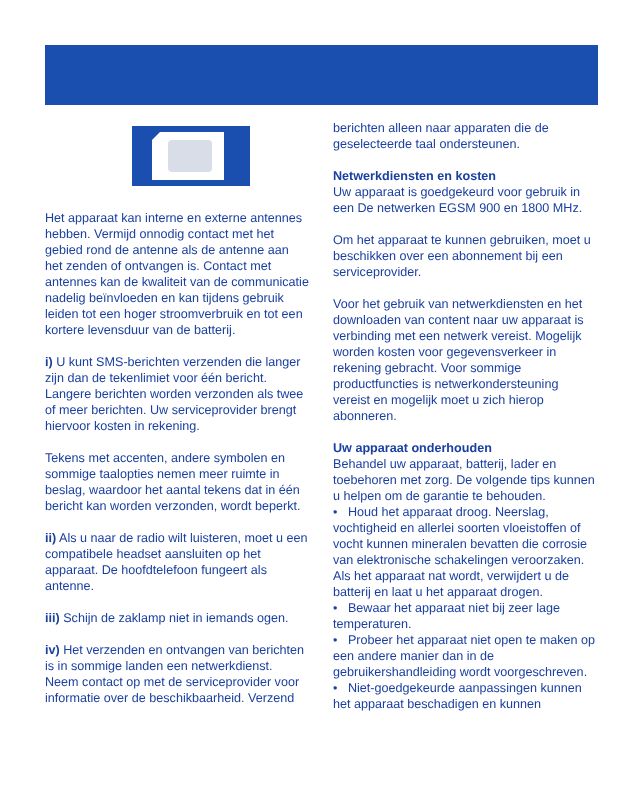Het apparaat kan interne en externe antennes hebben. Vermijd onnodig contact met het gebied rond de antenne als de antenne aan het zenden of ontvangen is. Contact met antennes kan de kwaliteit van de communicatie nadelig beïnvloeden en kan tijdens gebruik leiden tot een hoger stroomverbruik en tot een kortere levensduur van de batterij.
i) U kunt SMS-berichten verzenden die langer zijn dan de tekenlimiet voor één bericht. Langere berichten worden verzonden als twee of meer berichten. Uw serviceprovider brengt hiervoor kosten in rekening.
Tekens met accenten, andere symbolen en sommige taalopties nemen meer ruimte in beslag, waardoor het aantal tekens dat in één bericht kan worden verzonden, wordt beperkt.
ii) Als u naar de radio wilt luisteren, moet u een compatibele headset aansluiten op het apparaat. De hoofdtelefoon fungeert als antenne.
iii) Schijn de zaklamp niet in iemands ogen.
iv) Het verzenden en ontvangen van berichten is in sommige landen een netwerkdienst. Neem contact op met de serviceprovider voor informatie over de beschikbaarheid. Verzend
berichten alleen naar apparaten die de geselecteerde taal ondersteunen.
Netwerkdiensten en kosten
Uw apparaat is goedgekeurd voor gebruik in een De netwerken EGSM 900 en 1800 MHz.
Om het apparaat te kunnen gebruiken, moet u beschikken over een abonnement bij een serviceprovider.
Voor het gebruik van netwerkdiensten en het downloaden van content naar uw apparaat is verbinding met een netwerk vereist. Mogelijk worden kosten voor gegevensverkeer in rekening gebracht. Voor sommige productfuncties is netwerkondersteuning vereist en mogelijk moet u zich hierop abonneren.
Uw apparaat onderhouden
Behandel uw apparaat, batterij, lader en toebehoren met zorg. De volgende tips kunnen u helpen om de garantie te behouden.
• Houd het apparaat droog. Neerslag, vochtigheid en allerlei soorten vloeistoffen of vocht kunnen mineralen bevatten die corrosie van elektronische schakelingen veroorzaken. Als het apparaat nat wordt, verwijdert u de batterij en laat u het apparaat drogen.
• Bewaar het apparaat niet bij zeer lage temperaturen.
• Probeer het apparaat niet open te maken op een andere manier dan in de gebruikershandleiding wordt voorgeschreven.
• Niet-goedgekeurde aanpassingen kunnen het apparaat beschadigen en kunnen